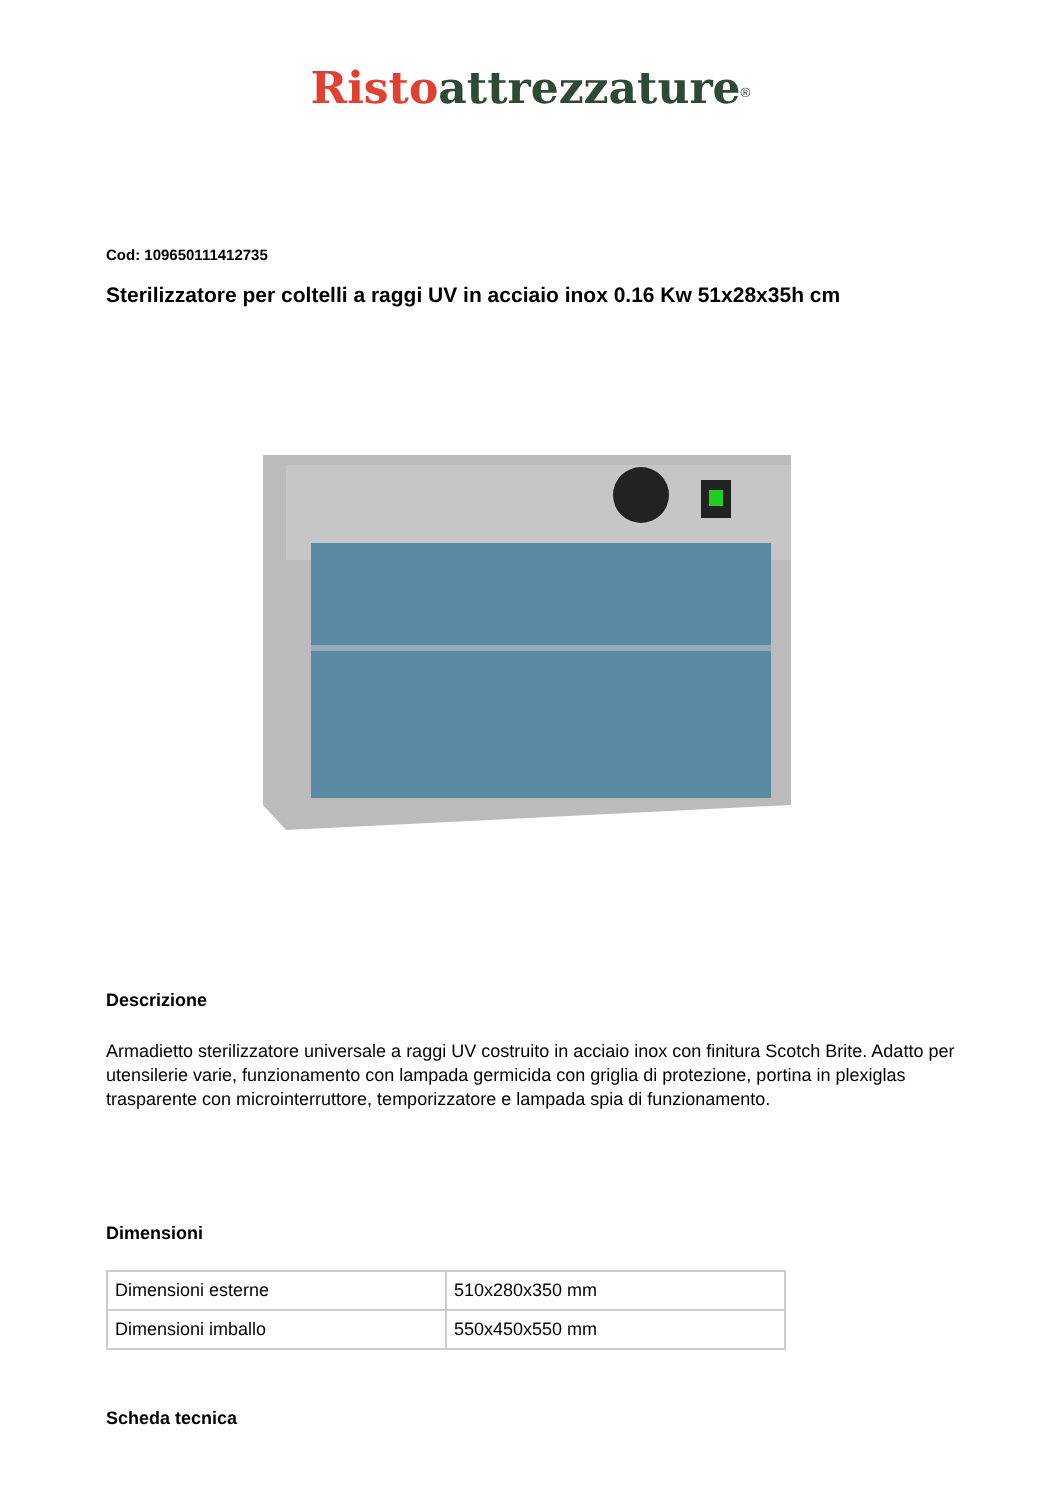Risto attrezzature<sup>®</sup>
Cod: 109650111412735
Sterilizzatore per coltelli a raggi UV in acciaio inox 0.16 Kw 51x28x35h cm
Descrizione
Armadietto sterilizzatore universale a raggi UV costruito in acciaio inox con finitura Scotch Brite. Adatto per utensilerie varie, funzionamento con lampada germicida con griglia di protezione, portina in plexiglas trasparente con microinterruttore, temporizzatore e lampada spia di funzionamento.
Dimensioni
| Dimensioni esterne | 510x280x350 mm |
| Dimensioni imballo | 550x450x550 mm |
Scheda tecnica